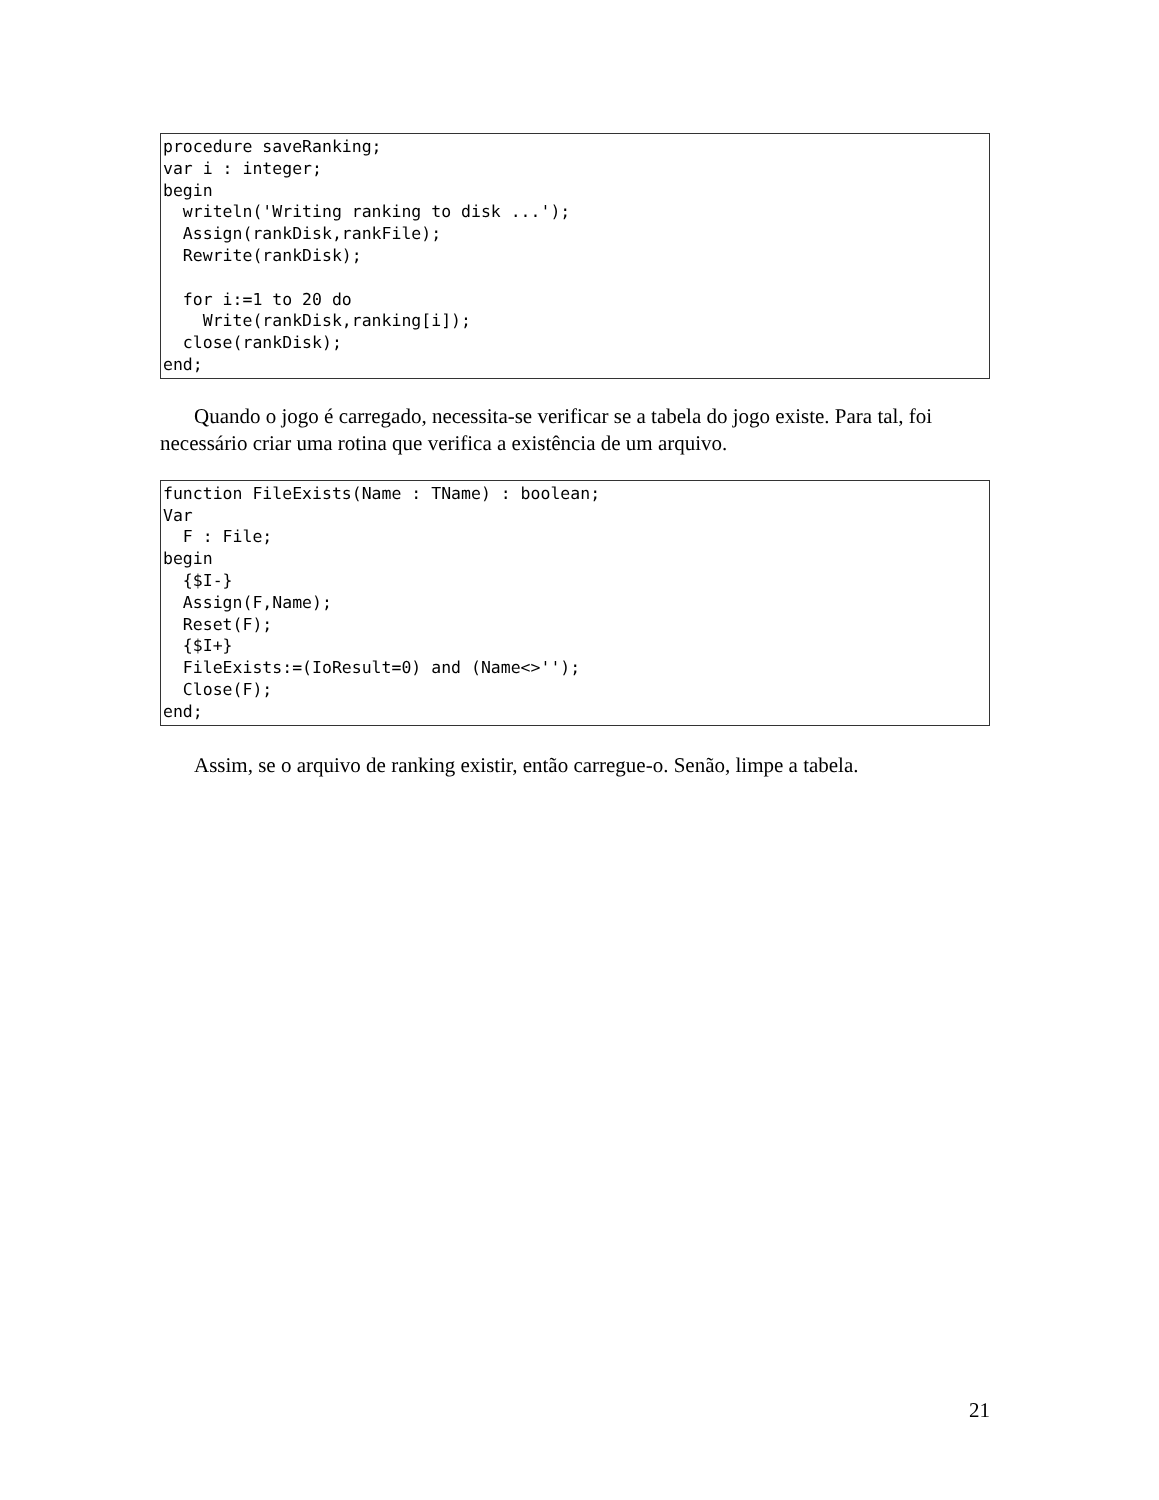procedure saveRanking;
var i : integer;
begin
  writeln('Writing ranking to disk ...');
  Assign(rankDisk,rankFile);
  Rewrite(rankDisk);

  for i:=1 to 20 do
    Write(rankDisk,ranking[i]);
  close(rankDisk);
end;
Quando o jogo é carregado, necessita-se verificar se a tabela do jogo existe. Para tal, foi necessário criar uma rotina que verifica a existência de um arquivo.
function FileExists(Name : TName) : boolean;
Var
  F : File;
begin
  {$I-}
  Assign(F,Name);
  Reset(F);
  {$I+}
  FileExists:=(IoResult=0) and (Name<>'');
  Close(F);
end;
Assim, se o arquivo de ranking existir, então carregue-o. Senão, limpe a tabela.
21